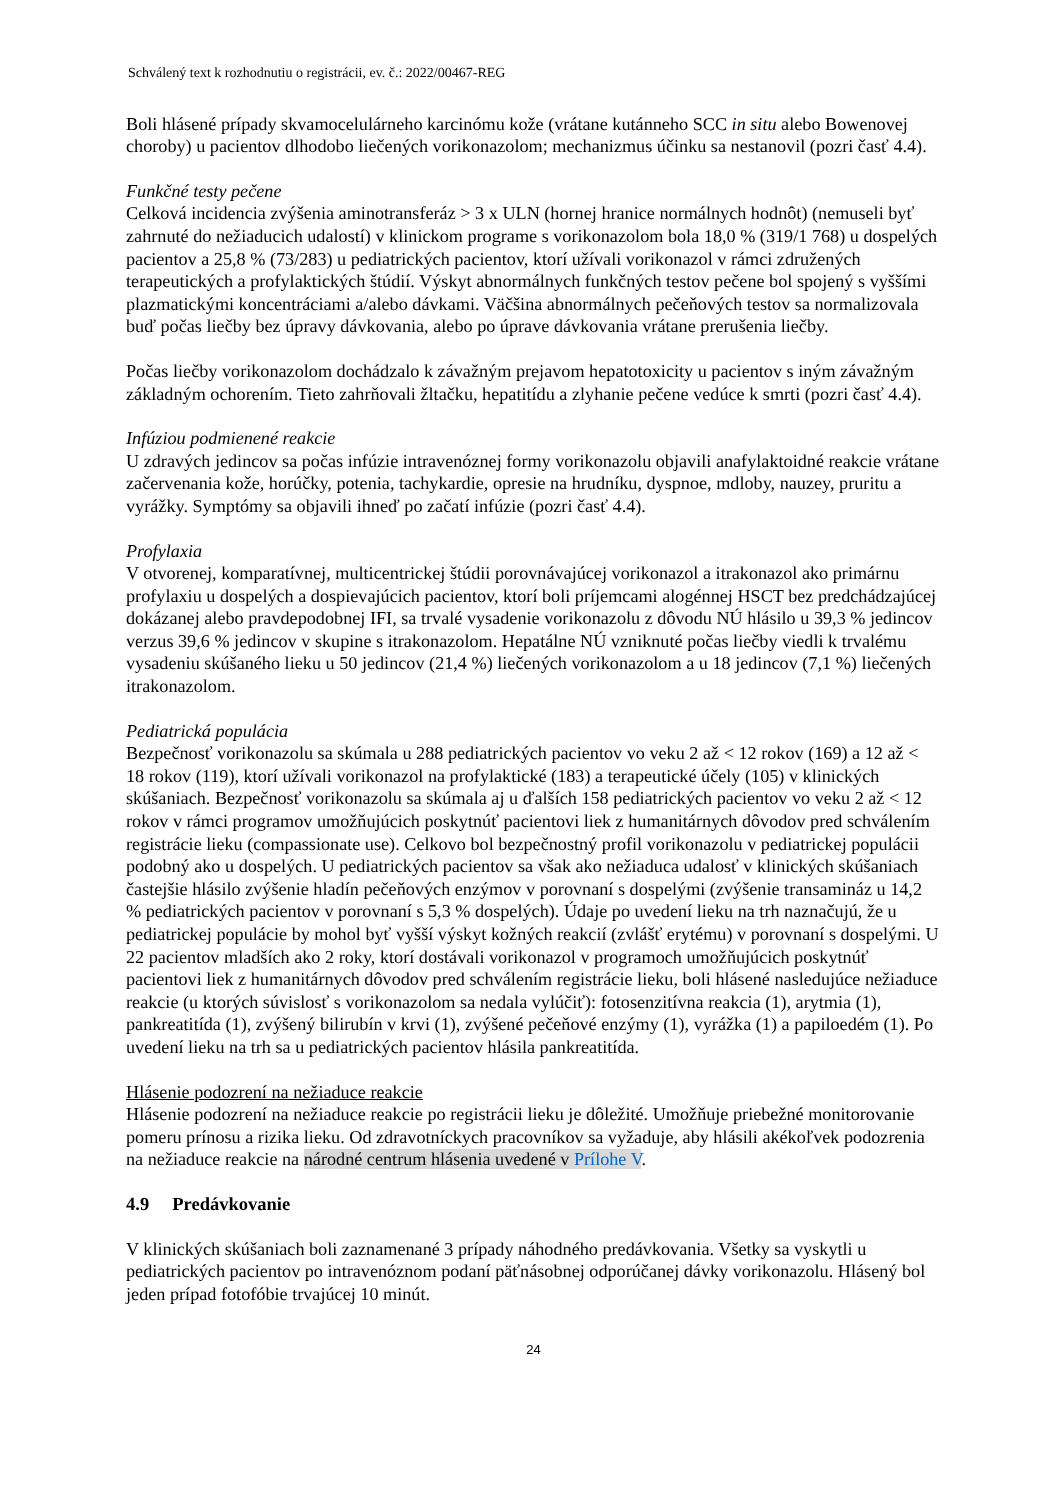Schválený text k rozhodnutiu o registrácii, ev. č.: 2022/00467-REG
Boli hlásené prípady skvamocelulárneho karcinómu kože (vrátane kutánneho SCC in situ alebo Bowenovej choroby) u pacientov dlhodobo liečených vorikonazolom; mechanizmus účinku sa nestanovil (pozri časť 4.4).
Funkčné testy pečene
Celková incidencia zvýšenia aminotransferáz > 3 x ULN (hornej hranice normálnych hodnôt) (nemuseli byť zahrnuté do nežiaducich udalostí) v klinickom programe s vorikonazolom bola 18,0 % (319/1 768) u dospelých pacientov a 25,8 % (73/283) u pediatrických pacientov, ktorí užívali vorikonazol v rámci združených terapeutických a profylaktických štúdií. Výskyt abnormálnych funkčných testov pečene bol spojený s vyššími plazmatickými koncentráciami a/alebo dávkami. Väčšina abnormálnych pečeňových testov sa normalizovala buď počas liečby bez úpravy dávkovania, alebo po úprave dávkovania vrátane prerušenia liečby.
Počas liečby vorikonazolom dochádzalo k závažným prejavom hepatotoxicity u pacientov s iným závažným základným ochorením. Tieto zahrňovali žltačku, hepatitídu a zlyhanie pečene vedúce k smrti (pozri časť 4.4).
Infúziou podmienené reakcie
U zdravých jedincov sa počas infúzie intravenóznej formy vorikonazolu objavili anafylaktoidné reakcie vrátane začervenania kože, horúčky, potenia, tachykardie, opresie na hrudníku, dyspnoe, mdloby, nauzey, pruritu a vyrážky. Symptómy sa objavili ihneď po začatí infúzie (pozri časť 4.4).
Profylaxia
V otvorenej, komparatívnej, multicentrickej štúdii porovnávajúcej vorikonazol a itrakonazol ako primárnu profylaxiu u dospelých a dospievajúcich pacientov, ktorí boli príjemcami alogénnej HSCT bez predchádzajúcej dokázanej alebo pravdepodobnej IFI, sa trvalé vysadenie vorikonazolu z dôvodu NÚ hlásilo u 39,3 % jedincov verzus 39,6 % jedincov v skupine s itrakonazolom. Hepatálne NÚ vzniknuté počas liečby viedli k trvalému vysadeniu skúšaného lieku u 50 jedincov (21,4 %) liečených vorikonazolom a u 18 jedincov (7,1 %) liečených itrakonazolom.
Pediatrická populácia
Bezpečnosť vorikonazolu sa skúmala u 288 pediatrických pacientov vo veku 2 až < 12 rokov (169) a 12 až < 18 rokov (119), ktorí užívali vorikonazol na profylaktické (183) a terapeutické účely (105) v klinických skúšaniach. Bezpečnosť vorikonazolu sa skúmala aj u ďalších 158 pediatrických pacientov vo veku 2 až < 12 rokov v rámci programov umožňujúcich poskytnúť pacientovi liek z humanitárnych dôvodov pred schválením registrácie lieku (compassionate use). Celkovo bol bezpečnostný profil vorikonazolu v pediatrickej populácii podobný ako u dospelých. U pediatrických pacientov sa však ako nežiaduca udalosť v klinických skúšaniach častejšie hlásilo zvýšenie hladín pečeňových enzýmov v porovnaní s dospelými (zvýšenie transamináz u 14,2 % pediatrických pacientov v porovnaní s 5,3 % dospelých). Údaje po uvedení lieku na trh naznačujú, že u pediatrickej populácie by mohol byť vyšší výskyt kožných reakcií (zvlášť erytému) v porovnaní s dospelými. U 22 pacientov mladších ako 2 roky, ktorí dostávali vorikonazol v programoch umožňujúcich poskytnúť pacientovi liek z humanitárnych dôvodov pred schválením registrácie lieku, boli hlásené nasledujúce nežiaduce reakcie (u ktorých súvislosť s vorikonazolom sa nedala vylúčiť): fotosenzitívna reakcia (1), arytmia (1), pankreatitída (1), zvýšený bilirubín v krvi (1), zvýšené pečeňové enzýmy (1), vyrážka (1) a papiloedém (1). Po uvedení lieku na trh sa u pediatrických pacientov hlásila pankreatitída.
Hlásenie podozrení na nežiaduce reakcie
Hlásenie podozrení na nežiaduce reakcie po registrácii lieku je dôležité. Umožňuje priebežné monitorovanie pomeru prínosu a rizika lieku. Od zdravotníckych pracovníkov sa vyžaduje, aby hlásili akékoľvek podozrenia na nežiaduce reakcie na národné centrum hlásenia uvedené v Prílohe V.
4.9 Predávkovanie
V klinických skúšaniach boli zaznamenané 3 prípady náhodného predávkovania. Všetky sa vyskytli u pediatrických pacientov po intravenóznom podaní päťnásobnej odporúčanej dávky vorikonazolu. Hlásený bol jeden prípad fotofóbie trvajúcej 10 minút.
24